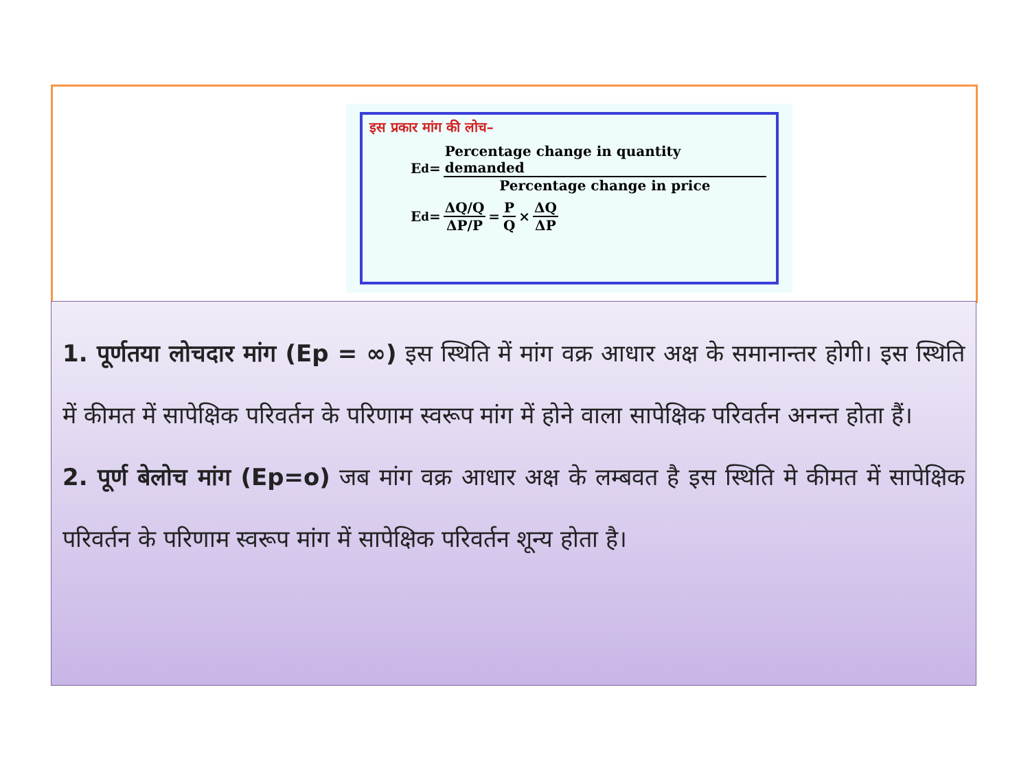इस प्रकार मांग की लोच–
E<sub>d</sub> = Percentage change in quantity demanded Percentage change in price
E<sub>d</sub> = ΔQ/Q ΔP/P = P Q × ΔQ ΔP
1. पूर्णतया लोचदार मांग (Ep = ∞) इस स्थिति में मांग वक्र आधार अक्ष के समानान्तर होगी। इस स्थिति में कीमत में सापेक्षिक परिवर्तन के परिणाम स्वरूप मांग में होने वाला सापेक्षिक परिवर्तन अनन्त होता हैं।
2. पूर्ण बेलोच मांग (Ep=o) जब मांग वक्र आधार अक्ष के लम्बवत है इस स्थिति मे कीमत में सापेक्षिक परिवर्तन के परिणाम स्वरूप मांग में सापेक्षिक परिवर्तन शून्य होता है।